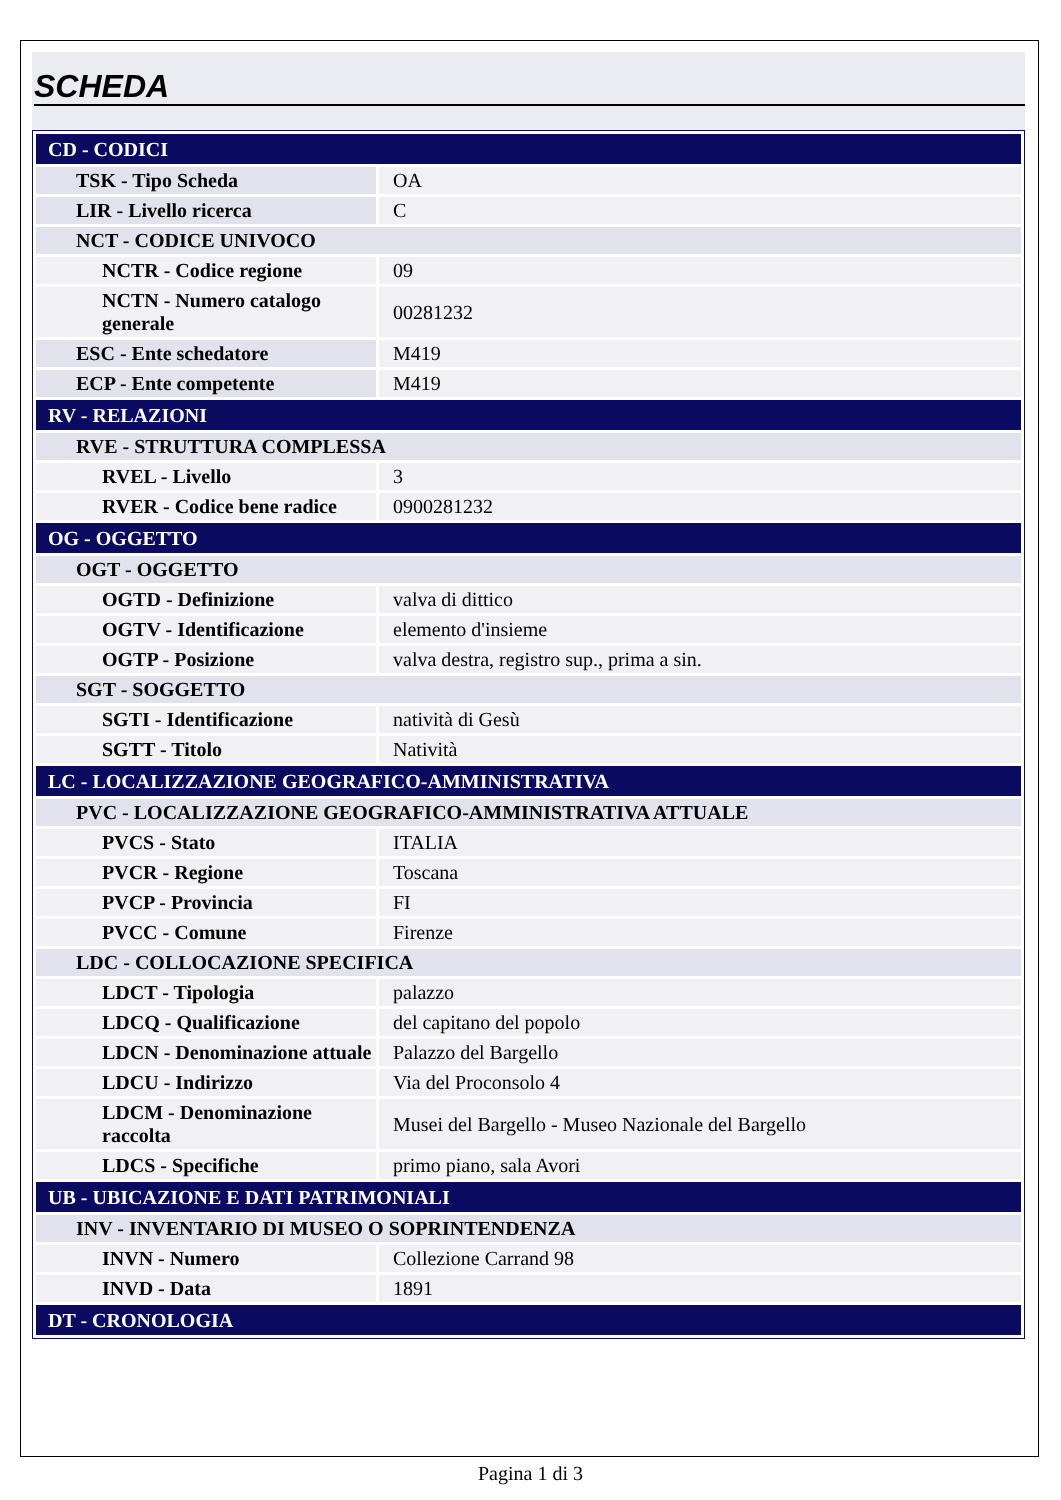SCHEDA
| CD - CODICI | |
| TSK - Tipo Scheda | OA |
| LIR - Livello ricerca | C |
| NCT - CODICE UNIVOCO | |
| NCTR - Codice regione | 09 |
| NCTN - Numero catalogo generale | 00281232 |
| ESC - Ente schedatore | M419 |
| ECP - Ente competente | M419 |
| RV - RELAZIONI | |
| RVE - STRUTTURA COMPLESSA | |
| RVEL - Livello | 3 |
| RVER - Codice bene radice | 0900281232 |
| OG - OGGETTO | |
| OGT - OGGETTO | |
| OGTD - Definizione | valva di dittico |
| OGTV - Identificazione | elemento d'insieme |
| OGTP - Posizione | valva destra, registro sup., prima a sin. |
| SGT - SOGGETTO | |
| SGTI - Identificazione | natività di Gesù |
| SGTT - Titolo | Natività |
| LC - LOCALIZZAZIONE GEOGRAFICO-AMMINISTRATIVA | |
| PVC - LOCALIZZAZIONE GEOGRAFICO-AMMINISTRATIVA ATTUALE | |
| PVCS - Stato | ITALIA |
| PVCR - Regione | Toscana |
| PVCP - Provincia | FI |
| PVCC - Comune | Firenze |
| LDC - COLLOCAZIONE SPECIFICA | |
| LDCT - Tipologia | palazzo |
| LDCQ - Qualificazione | del capitano del popolo |
| LDCN - Denominazione attuale | Palazzo del Bargello |
| LDCU - Indirizzo | Via del Proconsolo 4 |
| LDCM - Denominazione raccolta | Musei del Bargello - Museo Nazionale del Bargello |
| LDCS - Specifiche | primo piano, sala Avori |
| UB - UBICAZIONE E DATI PATRIMONIALI | |
| INV - INVENTARIO DI MUSEO O SOPRINTENDENZA | |
| INVN - Numero | Collezione Carrand 98 |
| INVD - Data | 1891 |
| DT - CRONOLOGIA | |
Pagina 1 di 3